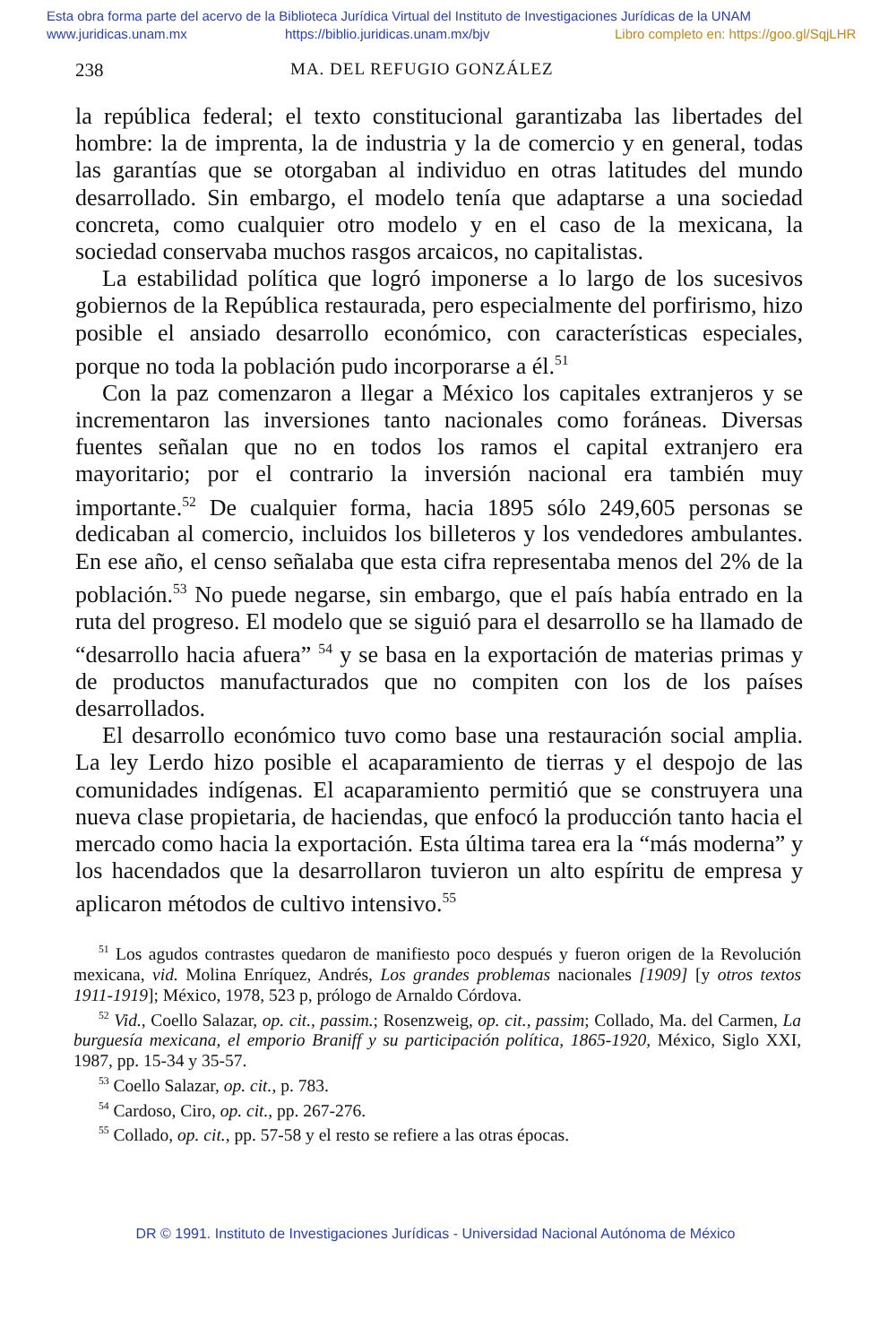Esta obra forma parte del acervo de la Biblioteca Jurídica Virtual del Instituto de Investigaciones Jurídicas de la UNAM
www.juridicas.unam.mx https://biblio.juridicas.unam.mx/bjv Libro completo en: https://goo.gl/SqjLHR
238 MA. DEL REFUGIO GONZÁLEZ
la república federal; el texto constitucional garantizaba las libertades del hombre: la de imprenta, la de industria y la de comercio y en general, todas las garantías que se otorgaban al individuo en otras latitudes del mundo desarrollado. Sin embargo, el modelo tenía que adaptarse a una sociedad concreta, como cualquier otro modelo y en el caso de la mexicana, la sociedad conservaba muchos rasgos arcaicos, no capitalistas.
La estabilidad política que logró imponerse a lo largo de los sucesivos gobiernos de la República restaurada, pero especialmente del porfirismo, hizo posible el ansiado desarrollo económico, con características especiales, porque no toda la población pudo incorporarse a él.<sup>51</sup>
Con la paz comenzaron a llegar a México los capitales extranjeros y se incrementaron las inversiones tanto nacionales como foráneas. Diversas fuentes señalan que no en todos los ramos el capital extranjero era mayoritario; por el contrario la inversión nacional era también muy importante.<sup>52</sup> De cualquier forma, hacia 1895 sólo 249,605 personas se dedicaban al comercio, incluidos los billeteros y los vendedores ambulantes. En ese año, el censo señalaba que esta cifra representaba menos del 2% de la población.<sup>53</sup> No puede negarse, sin embargo, que el país había entrado en la ruta del progreso. El modelo que se siguió para el desarrollo se ha llamado de “desarrollo hacia afuera” <sup>54</sup> y se basa en la exportación de materias primas y de productos manufacturados que no compiten con los de los países desarrollados.
El desarrollo económico tuvo como base una restauración social amplia. La ley Lerdo hizo posible el acaparamiento de tierras y el despojo de las comunidades indígenas. El acaparamiento permitió que se construyera una nueva clase propietaria, de haciendas, que enfocó la producción tanto hacia el mercado como hacia la exportación. Esta última tarea era la “más moderna” y los hacendados que la desarrollaron tuvieron un alto espíritu de empresa y aplicaron métodos de cultivo intensivo.<sup>55</sup>
<sup>51</sup> Los agudos contrastes quedaron de manifiesto poco después y fueron origen de la Revolución mexicana, vid. Molina Enríquez, Andrés, Los grandes problemas nacionales [1909] [y otros textos 1911-1919]; México, 1978, 523 p, prólogo de Arnaldo Córdova.
<sup>52</sup> Vid., Coello Salazar, op. cit., passim.; Rosenzweig, op. cit., passim; Collado, Ma. del Carmen, La burguesía mexicana, el emporio Braniff y su participación política, 1865-1920, México, Siglo XXI, 1987, pp. 15-34 y 35-57.
<sup>53</sup> Coello Salazar, op. cit., p. 783.
<sup>54</sup> Cardoso, Ciro, op. cit., pp. 267-276.
<sup>55</sup> Collado, op. cit., pp. 57-58 y el resto se refiere a las otras épocas.
DR © 1991. Instituto de Investigaciones Jurídicas - Universidad Nacional Autónoma de México